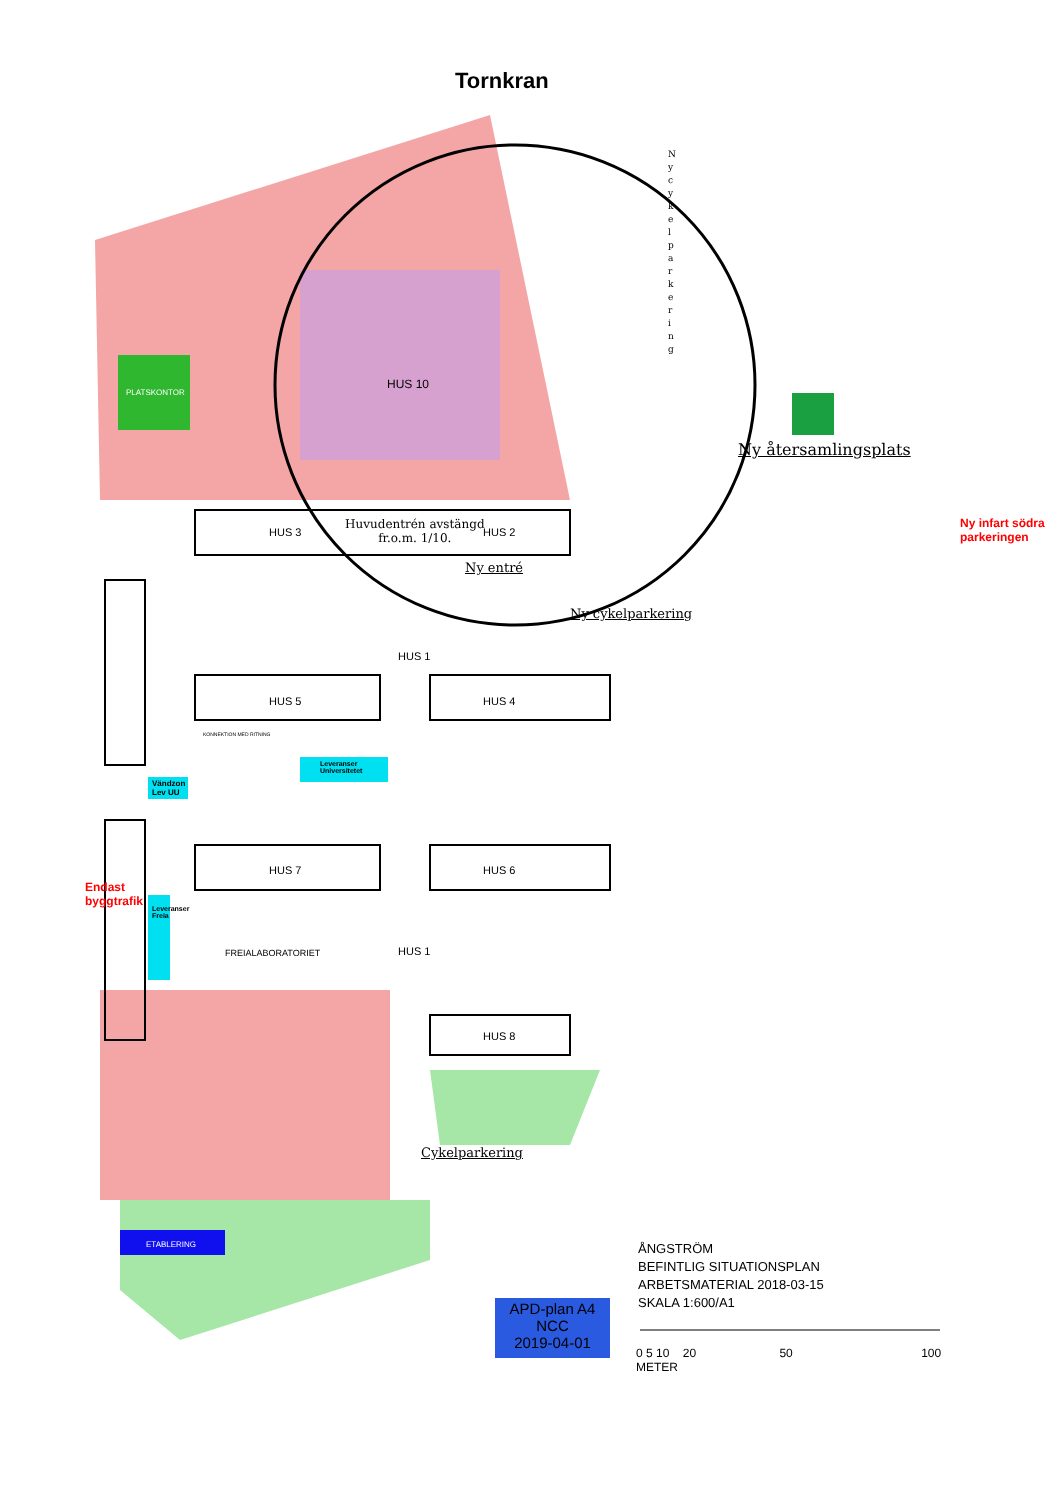Tornkran
N y c y k e l p a r k e r i n g
PLATSKONTOR
HUS 10
Ny återsamlingsplats
Ny infart södra
parkeringen
HUS 3
Huvudentrén avstängd
fr.o.m. 1/10.
HUS 2
Ny entré
Ny cykelparkering
HUS 1
HUS 5 HUS 4
KONNEKTION MED RITNING
Leveranser
Universitetet
Vändzon
Lev UU
HUS 7 HUS 6
Endast byggtrafik
Leveranser Freia
FREIALABORATORIET HUS 1
HUS 8
Cykelparkering
ETABLERING
ÅNGSTRÖM
BEFINTLIG SITUATIONSPLAN
ARBETSMATERIAL 2018-03-15
SKALA 1:600/A1
APD-plan A4
NCC
2019-04-01
0 5 10 20 50 100
METER